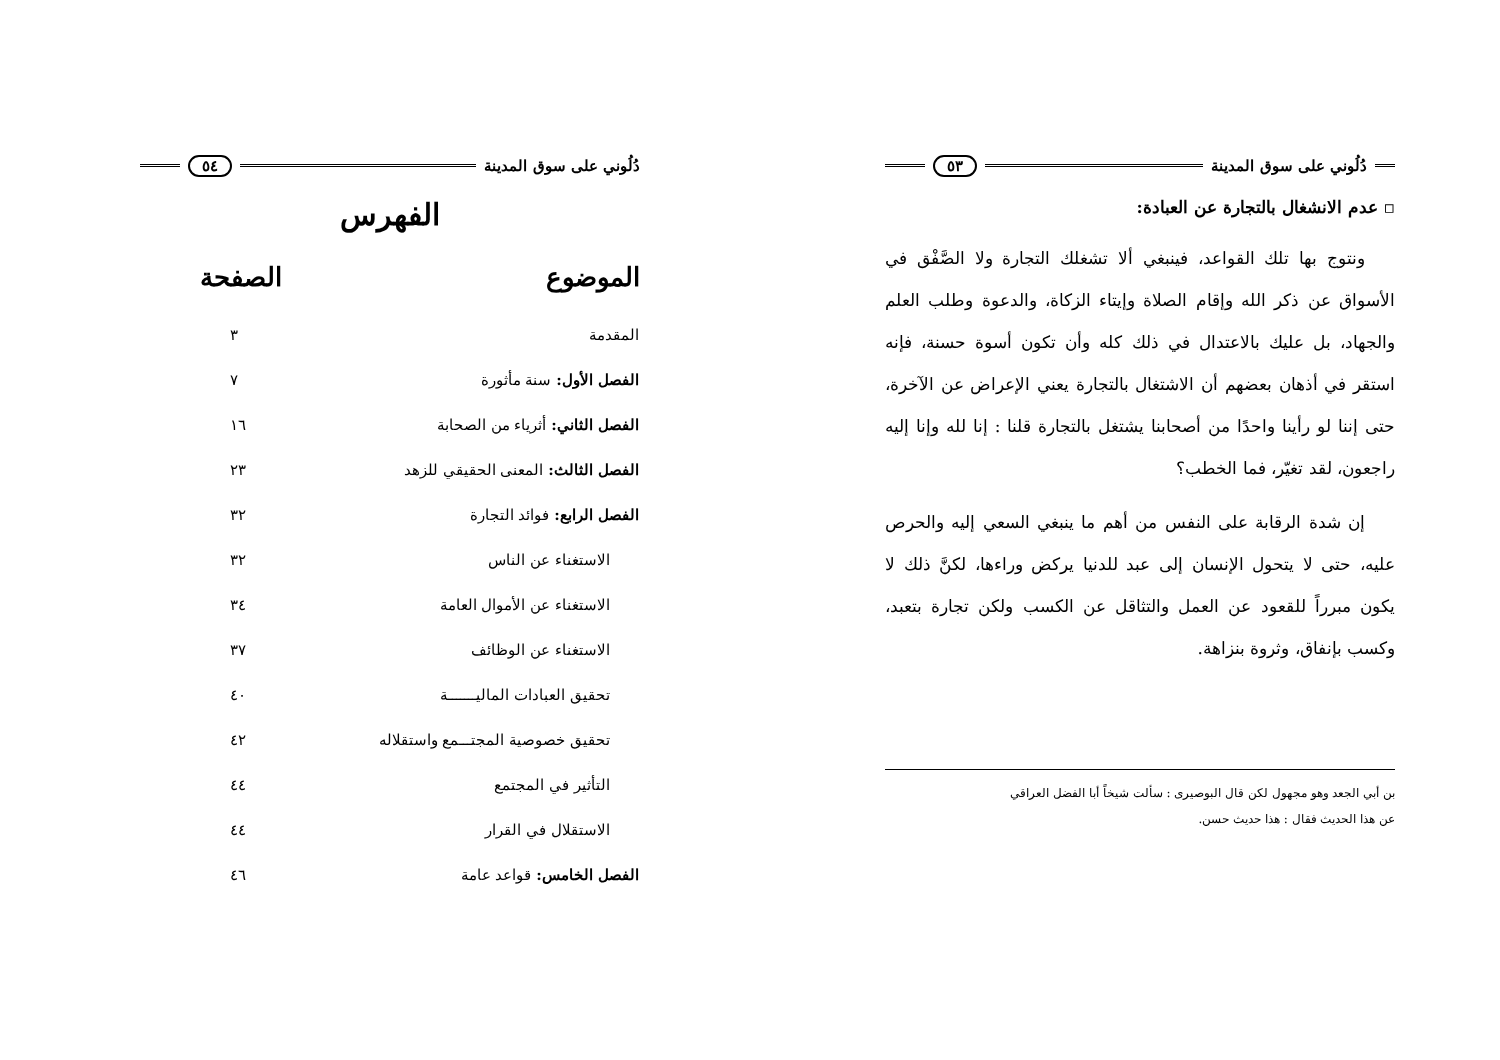دُلُوني على سوق المدينة ٥٤
الفهرس
| الموضوع | الصفحة |
| --- | --- |
| المقدمة | ٣ |
| الفصل الأول: سنة مأثورة | ٧ |
| الفصل الثاني: أثرياء من الصحابة | ١٦ |
| الفصل الثالث: المعنى الحقيقي للزهد | ٢٣ |
| الفصل الرابع: فوائد التجارة | ٣٢ |
| الاستغناء عن الناس | ٣٢ |
| الاستغناء عن الأموال العامة | ٣٤ |
| الاستغناء عن الوظائف | ٣٧ |
| تحقيق العبادات الماليـــــــة | ٤٠ |
| تحقيق خصوصية المجتـــمع واستقلاله | ٤٢ |
| التأثير في المجتمع | ٤٤ |
| الاستقلال في القرار | ٤٤ |
| الفصل الخامس: قواعد عامة | ٤٦ |
دُلُوني على سوق المدينة ٥٣
▫ عدم الانشغال بالتجارة عن العبادة:
ونتوج بها تلك القواعد، فينبغي ألا تشغلك التجارة ولا الصَّفْق في الأسواق عن ذكر الله وإقام الصلاة وإيتاء الزكاة، والدعوة وطلب العلم والجهاد، بل عليك بالاعتدال في ذلك كله وأن تكون أسوة حسنة، فإنه استقر في أذهان بعضهم أن الاشتغال بالتجارة يعني الإعراض عن الآخرة، حتى إننا لو رأينا واحدًا من أصحابنا يشتغل بالتجارة قلنا : إنا لله وإنا إليه راجعون، لقد تغيّر، فما الخطب؟
إن شدة الرقابة على النفس من أهم ما ينبغي السعي إليه والحرص عليه، حتى لا يتحول الإنسان إلى عبد للدنيا يركض وراءها، لكنَّ ذلك لا يكون مبرراً للقعود عن العمل والتثاقل عن الكسب ولكن تجارة بتعبد، وكسب بإنفاق، وثروة بنزاهة.
بن أبي الجعد وهو مجهول لكن قال البوصيرى : سألت شيخاً أبا الفضل العراقي
عن هذا الحديث فقال : هذا حديث حسن.